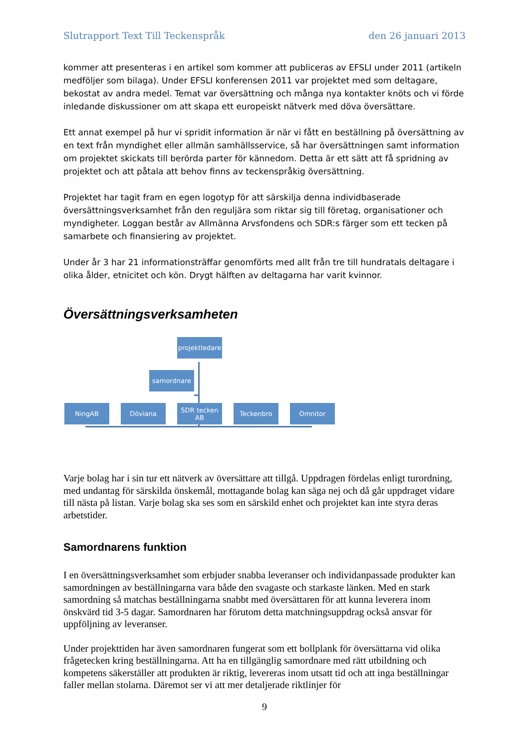Slutrapport Text Till Teckenspråk den 26 januari 2013
kommer att presenteras i en artikel som kommer att publiceras av EFSLI under 2011 (artikeln medföljer som bilaga). Under EFSLI konferensen 2011 var projektet med som deltagare, bekostat av andra medel. Temat var översättning och många nya kontakter knöts och vi förde inledande diskussioner om att skapa ett europeiskt nätverk med döva översättare.
Ett annat exempel på hur vi spridit information är när vi fått en beställning på översättning av en text från myndighet eller allmän samhällsservice, så har översättningen samt information om projektet skickats till berörda parter för kännedom. Detta är ett sätt att få spridning av projektet och att påtala att behov finns av teckenspråkig översättning.
Projektet har tagit fram en egen logotyp för att särskilja denna individbaserade översättningsverksamhet från den reguljära som riktar sig till företag, organisationer och myndigheter. Loggan består av Allmänna Arvsfondens och SDR:s färger som ett tecken på samarbete och finansiering av projektet.
Under år 3 har 21 informationsträffar genomförts med allt från tre till hundratals deltagare i olika ålder, etnicitet och kön. Drygt hälften av deltagarna har varit kvinnor.
Översättningsverksamheten
projektledare
samordnare
NingAB Döviana
SDR tecken AB
Teckenbro Omnitor
Varje bolag har i sin tur ett nätverk av översättare att tillgå. Uppdragen fördelas enligt turordning, med undantag för särskilda önskemål, mottagande bolag kan säga nej och då går uppdraget vidare till nästa på listan. Varje bolag ska ses som en särskild enhet och projektet kan inte styra deras arbetstider.
Samordnarens funktion
I en översättningsverksamhet som erbjuder snabba leveranser och individanpassade produkter kan samordningen av beställningarna vara både den svagaste och starkaste länken. Med en stark samordning så matchas beställningarna snabbt med översättaren för att kunna leverera inom önskvärd tid 3-5 dagar. Samordnaren har förutom detta matchningsuppdrag också ansvar för uppföljning av leveranser.
Under projekttiden har även samordnaren fungerat som ett bollplank för översättarna vid olika frågetecken kring beställningarna. Att ha en tillgänglig samordnare med rätt utbildning och kompetens säkerställer att produkten är riktig, levereras inom utsatt tid och att inga beställningar faller mellan stolarna. Däremot ser vi att mer detaljerade riktlinjer för
9